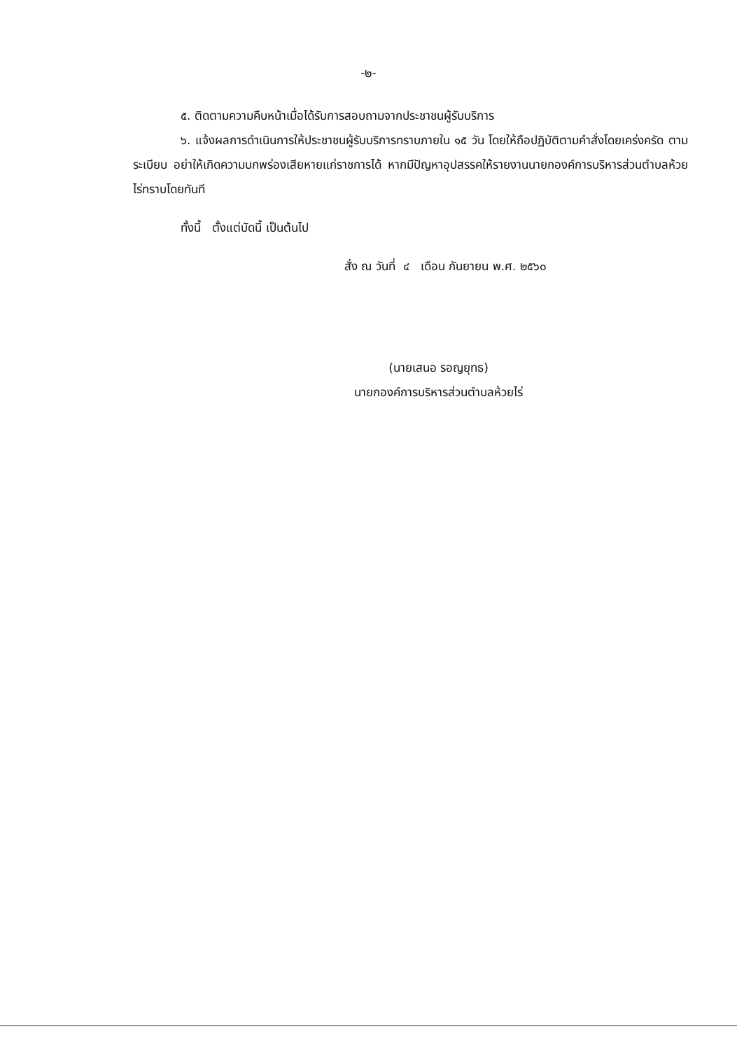-๒-
๕. ติดตามความคืบหน้าเมื่อได้รับการสอบถามจากประชาชนผู้รับบริการ
๖. แจ้งผลการดำเนินการให้ประชาชนผู้รับบริการทราบภายใน ๑๕ วัน โดยให้ถือปฏิบัติตามคำสั่งโดยเคร่งครัด ตามระเบียบ อย่าให้เกิดความบกพร่องเสียหายแก่ราชการได้ หากมีปัญหาอุปสรรคให้รายงานนายกองค์การบริหารส่วนตำบลห้วยไร่ทราบโดยทันที
ทั้งนี้ ตั้งแต่บัดนี้ เป็นต้นไป
สั่ง ณ วันที่ ๔ เดือน กันยายน พ.ศ. ๒๕๖๐
(นายเสนอ รอญยุทธ)
นายกองค์การบริหารส่วนตำบลห้วยไร่